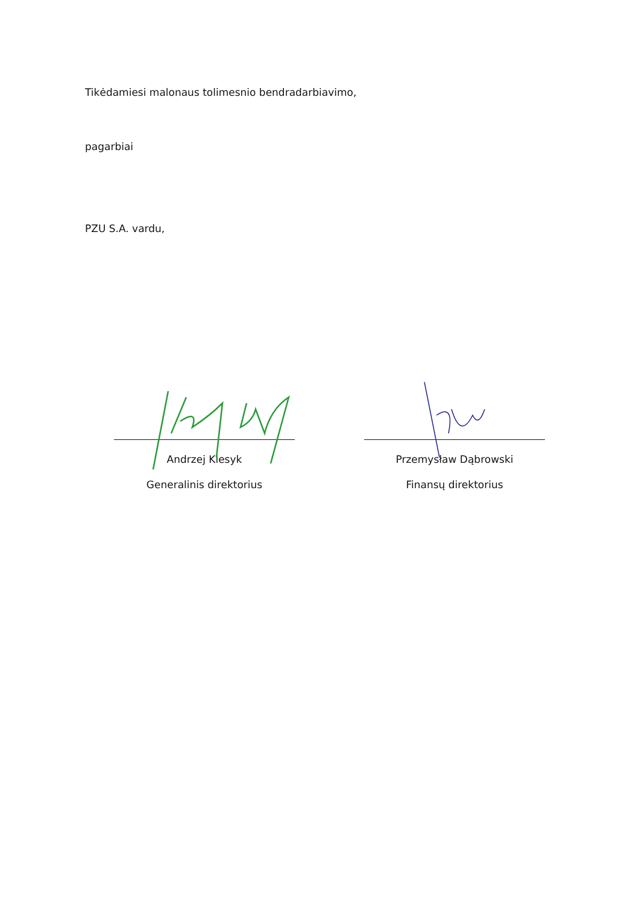Tikėdamiesi malonaus tolimesnio bendradarbiavimo,
pagarbiai
PZU S.A. vardu,
Andrzej Klesyk
Generalinis direktorius
Przemysław Dąbrowski
Finansų direktorius